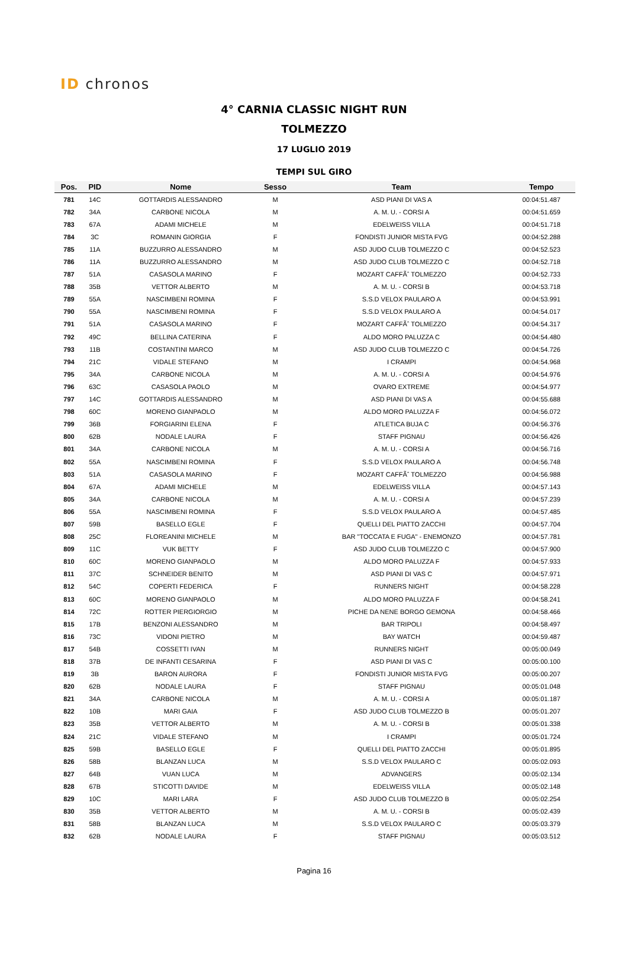ID chronos
4° CARNIA CLASSIC NIGHT RUN
TOLMEZZO
17 LUGLIO 2019
TEMPI SUL GIRO
| Pos. | PID | Nome | Sesso | Team | Tempo |
| --- | --- | --- | --- | --- | --- |
| 781 | 14C | GOTTARDIS ALESSANDRO | M | ASD PIANI DI VAS A | 00:04:51.487 |
| 782 | 34A | CARBONE NICOLA | M | A. M. U. - CORSI A | 00:04:51.659 |
| 783 | 67A | ADAMI MICHELE | M | EDELWEISS VILLA | 00:04:51.718 |
| 784 | 3C | ROMANIN GIORGIA | F | FONDISTI JUNIOR MISTA FVG | 00:04:52.288 |
| 785 | 11A | BUZZURRO ALESSANDRO | M | ASD JUDO CLUB TOLMEZZO C | 00:04:52.523 |
| 786 | 11A | BUZZURRO ALESSANDRO | M | ASD JUDO CLUB TOLMEZZO C | 00:04:52.718 |
| 787 | 51A | CASASOLA MARINO | F | MOZART CAFFÃˆ TOLMEZZO | 00:04:52.733 |
| 788 | 35B | VETTOR ALBERTO | M | A. M. U. - CORSI B | 00:04:53.718 |
| 789 | 55A | NASCIMBENI ROMINA | F | S.S.D VELOX PAULARO A | 00:04:53.991 |
| 790 | 55A | NASCIMBENI ROMINA | F | S.S.D VELOX PAULARO A | 00:04:54.017 |
| 791 | 51A | CASASOLA MARINO | F | MOZART CAFFÃˆ TOLMEZZO | 00:04:54.317 |
| 792 | 49C | BELLINA CATERINA | F | ALDO MORO PALUZZA C | 00:04:54.480 |
| 793 | 11B | COSTANTINI MARCO | M | ASD JUDO CLUB TOLMEZZO C | 00:04:54.726 |
| 794 | 21C | VIDALE STEFANO | M | I CRAMPI | 00:04:54.968 |
| 795 | 34A | CARBONE NICOLA | M | A. M. U. - CORSI A | 00:04:54.976 |
| 796 | 63C | CASASOLA PAOLO | M | OVARO EXTREME | 00:04:54.977 |
| 797 | 14C | GOTTARDIS ALESSANDRO | M | ASD PIANI DI VAS A | 00:04:55.688 |
| 798 | 60C | MORENO GIANPAOLO | M | ALDO MORO PALUZZA F | 00:04:56.072 |
| 799 | 36B | FORGIARINI ELENA | F | ATLETICA BUJA C | 00:04:56.376 |
| 800 | 62B | NODALE LAURA | F | STAFF PIGNAU | 00:04:56.426 |
| 801 | 34A | CARBONE NICOLA | M | A. M. U. - CORSI A | 00:04:56.716 |
| 802 | 55A | NASCIMBENI ROMINA | F | S.S.D VELOX PAULARO A | 00:04:56.748 |
| 803 | 51A | CASASOLA MARINO | F | MOZART CAFFÃˆ TOLMEZZO | 00:04:56.988 |
| 804 | 67A | ADAMI MICHELE | M | EDELWEISS VILLA | 00:04:57.143 |
| 805 | 34A | CARBONE NICOLA | M | A. M. U. - CORSI A | 00:04:57.239 |
| 806 | 55A | NASCIMBENI ROMINA | F | S.S.D VELOX PAULARO A | 00:04:57.485 |
| 807 | 59B | BASELLO EGLE | F | QUELLI DEL PIATTO ZACCHI | 00:04:57.704 |
| 808 | 25C | FLOREANINI MICHELE | M | BAR "TOCCATA E FUGA" - ENEMONZO | 00:04:57.781 |
| 809 | 11C | VUK BETTY | F | ASD JUDO CLUB TOLMEZZO C | 00:04:57.900 |
| 810 | 60C | MORENO GIANPAOLO | M | ALDO MORO PALUZZA F | 00:04:57.933 |
| 811 | 37C | SCHNEIDER BENITO | M | ASD PIANI DI VAS C | 00:04:57.971 |
| 812 | 54C | COPERTI FEDERICA | F | RUNNERS NIGHT | 00:04:58.228 |
| 813 | 60C | MORENO GIANPAOLO | M | ALDO MORO PALUZZA F | 00:04:58.241 |
| 814 | 72C | ROTTER PIERGIORGIO | M | PICHE DA NENE BORGO GEMONA | 00:04:58.466 |
| 815 | 17B | BENZONI ALESSANDRO | M | BAR TRIPOLI | 00:04:58.497 |
| 816 | 73C | VIDONI PIETRO | M | BAY WATCH | 00:04:59.487 |
| 817 | 54B | COSSETTI IVAN | M | RUNNERS NIGHT | 00:05:00.049 |
| 818 | 37B | DE INFANTI CESARINA | F | ASD PIANI DI VAS C | 00:05:00.100 |
| 819 | 3B | BARON AURORA | F | FONDISTI JUNIOR MISTA FVG | 00:05:00.207 |
| 820 | 62B | NODALE LAURA | F | STAFF PIGNAU | 00:05:01.048 |
| 821 | 34A | CARBONE NICOLA | M | A. M. U. - CORSI A | 00:05:01.187 |
| 822 | 10B | MARI GAIA | F | ASD JUDO CLUB TOLMEZZO B | 00:05:01.207 |
| 823 | 35B | VETTOR ALBERTO | M | A. M. U. - CORSI B | 00:05:01.338 |
| 824 | 21C | VIDALE STEFANO | M | I CRAMPI | 00:05:01.724 |
| 825 | 59B | BASELLO EGLE | F | QUELLI DEL PIATTO ZACCHI | 00:05:01.895 |
| 826 | 58B | BLANZAN LUCA | M | S.S.D VELOX PAULARO C | 00:05:02.093 |
| 827 | 64B | VUAN LUCA | M | ADVANGERS | 00:05:02.134 |
| 828 | 67B | STICOTTI DAVIDE | M | EDELWEISS VILLA | 00:05:02.148 |
| 829 | 10C | MARI LARA | F | ASD JUDO CLUB TOLMEZZO B | 00:05:02.254 |
| 830 | 35B | VETTOR ALBERTO | M | A. M. U. - CORSI B | 00:05:02.439 |
| 831 | 58B | BLANZAN LUCA | M | S.S.D VELOX PAULARO C | 00:05:03.379 |
| 832 | 62B | NODALE LAURA | F | STAFF PIGNAU | 00:05:03.512 |
Pagina 16